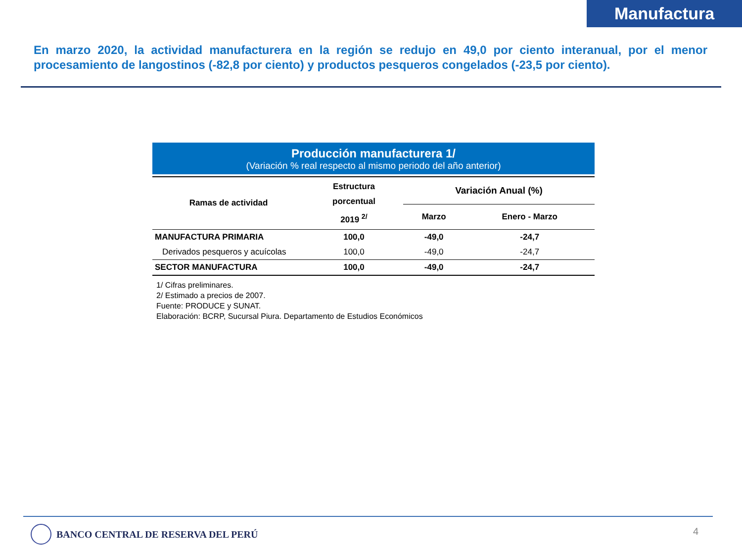Manufactura
En marzo 2020, la actividad manufacturera en la región se redujo en 49,0 por ciento interanual, por el menor procesamiento de langostinos (-82,8 por ciento) y productos pesqueros congelados (-23,5 por ciento).
Producción manufacturera 1/
(Variación % real respecto al mismo periodo del año anterior)
| Ramas de actividad | Estructura porcentual 2019 <sup>2/</sup> | Variación Anual (%) | |
| --- | --- | --- | --- |
| | | Marzo | Enero - Marzo |
| MANUFACTURA PRIMARIA | 100,0 | -49,0 | -24,7 |
| Derivados pesqueros y acuícolas | 100,0 | -49,0 | -24,7 |
| SECTOR MANUFACTURA | 100,0 | -49,0 | -24,7 |
1/ Cifras preliminares.
2/ Estimado a precios de 2007.
Fuente: PRODUCE y SUNAT.
Elaboración: BCRP, Sucursal Piura. Departamento de Estudios Económicos
BANCO CENTRAL DE RESERVA DEL PERÚ
4